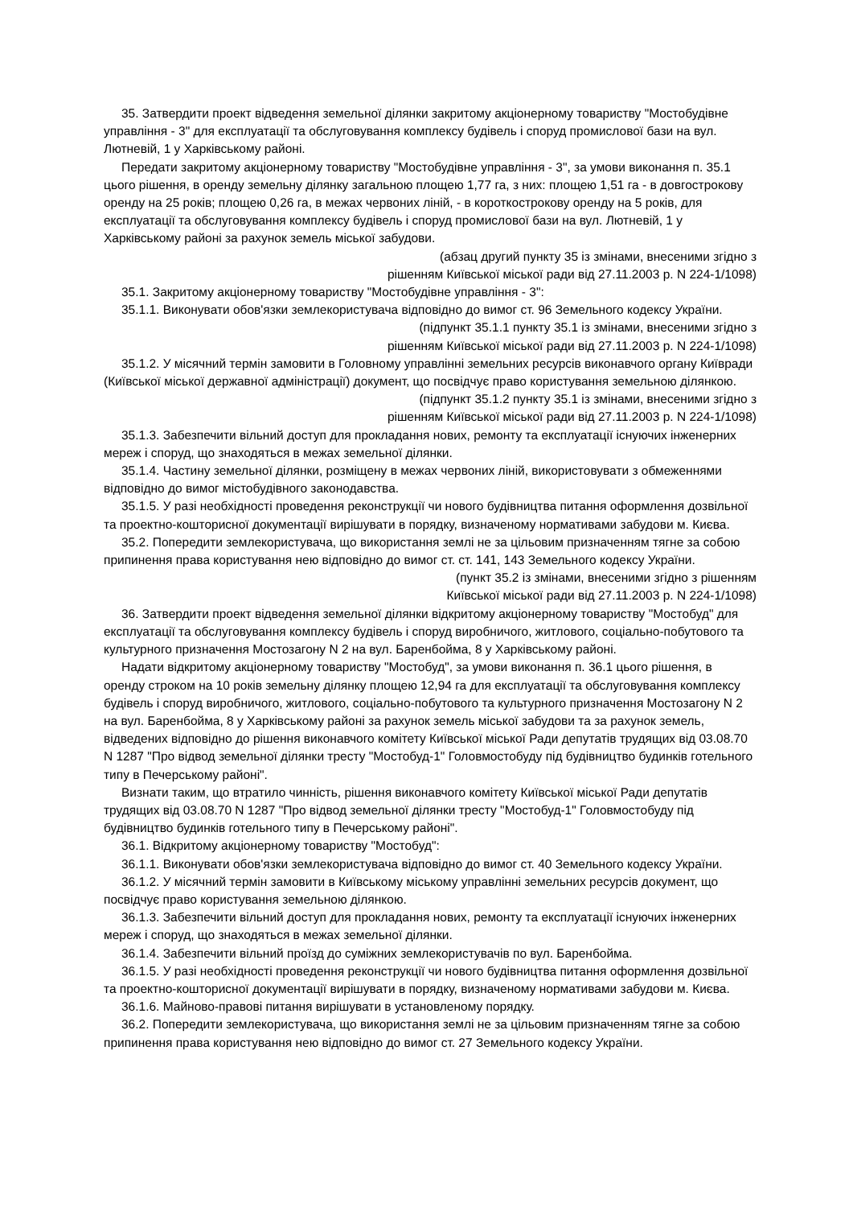35. Затвердити проект відведення земельної ділянки закритому акціонерному товариству "Мостобудівне управління - 3" для експлуатації та обслуговування комплексу будівель і споруд промислової бази на вул. Лютневій, 1 у Харківському районі.
Передати закритому акціонерному товариству "Мостобудівне управління - 3", за умови виконання п. 35.1 цього рішення, в оренду земельну ділянку загальною площею 1,77 га, з них: площею 1,51 га - в довгострокову оренду на 25 років; площею 0,26 га, в межах червоних ліній, - в короткострокову оренду на 5 років, для експлуатації та обслуговування комплексу будівель і споруд промислової бази на вул. Лютневій, 1 у Харківському районі за рахунок земель міської забудови.
(абзац другий пункту 35 із змінами, внесеними згідно з
рішенням Київської міської ради від 27.11.2003 р. N 224-1/1098)
35.1. Закритому акціонерному товариству "Мостобудівне управління - 3":
35.1.1. Виконувати обов'язки землекористувача відповідно до вимог ст. 96 Земельного кодексу України.
(підпункт 35.1.1 пункту 35.1 із змінами, внесеними згідно з
рішенням Київської міської ради від 27.11.2003 р. N 224-1/1098)
35.1.2. У місячний термін замовити в Головному управлінні земельних ресурсів виконавчого органу Київради (Київської міської державної адміністрації) документ, що посвідчує право користування земельною ділянкою.
(підпункт 35.1.2 пункту 35.1 із змінами, внесеними згідно з
рішенням Київської міської ради від 27.11.2003 р. N 224-1/1098)
35.1.3. Забезпечити вільний доступ для прокладання нових, ремонту та експлуатації існуючих інженерних мереж і споруд, що знаходяться в межах земельної ділянки.
35.1.4. Частину земельної ділянки, розміщену в межах червоних ліній, використовувати з обмеженнями відповідно до вимог містобудівного законодавства.
35.1.5. У разі необхідності проведення реконструкції чи нового будівництва питання оформлення дозвільної та проектно-кошторисної документації вирішувати в порядку, визначеному нормативами забудови м. Києва.
35.2. Попередити землекористувача, що використання землі не за цільовим призначенням тягне за собою припинення права користування нею відповідно до вимог ст. ст. 141, 143 Земельного кодексу України.
(пункт 35.2 із змінами, внесеними згідно з рішенням
Київської міської ради від 27.11.2003 р. N 224-1/1098)
36. Затвердити проект відведення земельної ділянки відкритому акціонерному товариству "Мостобуд" для експлуатації та обслуговування комплексу будівель і споруд виробничого, житлового, соціально-побутового та культурного призначення Мостозагону N 2 на вул. Баренбойма, 8 у Харківському районі.
Надати відкритому акціонерному товариству "Мостобуд", за умови виконання п. 36.1 цього рішення, в оренду строком на 10 років земельну ділянку площею 12,94 га для експлуатації та обслуговування комплексу будівель і споруд виробничого, житлового, соціально-побутового та культурного призначення Мостозагону N 2 на вул. Баренбойма, 8 у Харківському районі за рахунок земель міської забудови та за рахунок земель, відведених відповідно до рішення виконавчого комітету Київської міської Ради депутатів трудящих від 03.08.70 N 1287 "Про відвод земельної ділянки тресту "Мостобуд-1" Головмостобуду під будівництво будинків готельного типу в Печерському районі".
Визнати таким, що втратило чинність, рішення виконавчого комітету Київської міської Ради депутатів трудящих від 03.08.70 N 1287 "Про відвод земельної ділянки тресту "Мостобуд-1" Головмостобуду під будівництво будинків готельного типу в Печерському районі".
36.1. Відкритому акціонерному товариству "Мостобуд":
36.1.1. Виконувати обов'язки землекористувача відповідно до вимог ст. 40 Земельного кодексу України.
36.1.2. У місячний термін замовити в Київському міському управлінні земельних ресурсів документ, що посвідчує право користування земельною ділянкою.
36.1.3. Забезпечити вільний доступ для прокладання нових, ремонту та експлуатації існуючих інженерних мереж і споруд, що знаходяться в межах земельної ділянки.
36.1.4. Забезпечити вільний проїзд до суміжних землекористувачів по вул. Баренбойма.
36.1.5. У разі необхідності проведення реконструкції чи нового будівництва питання оформлення дозвільної та проектно-кошторисної документації вирішувати в порядку, визначеному нормативами забудови м. Києва.
36.1.6. Майново-правові питання вирішувати в установленому порядку.
36.2. Попередити землекористувача, що використання землі не за цільовим призначенням тягне за собою припинення права користування нею відповідно до вимог ст. 27 Земельного кодексу України.